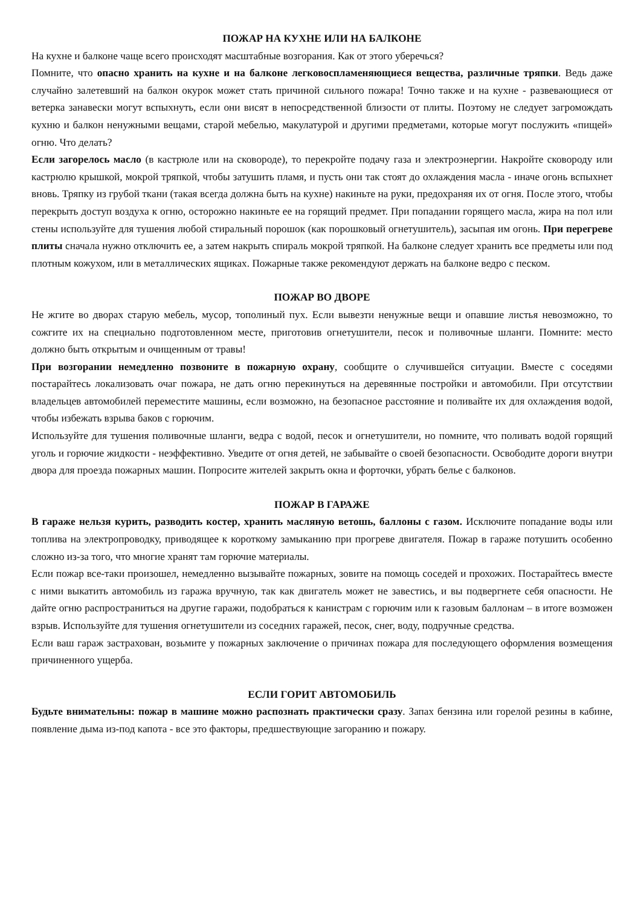ПОЖАР НА КУХНЕ ИЛИ НА БАЛКОНЕ
На кухне и балконе чаще всего происходят масштабные возгорания. Как от этого уберечься?
Помните, что опасно хранить на кухне и на балконе легковоспламеняющиеся вещества, различные тряпки. Ведь даже случайно залетевший на балкон окурок может стать причиной сильного пожара! Точно также и на кухне - развевающиеся от ветерка занавески могут вспыхнуть, если они висят в непосредственной близости от плиты. Поэтому не следует загромождать кухню и балкон ненужными вещами, старой мебелью, макулатурой и другими предметами, которые могут послужить «пищей» огню. Что делать?
Если загорелось масло (в кастрюле или на сковороде), то перекройте подачу газа и электроэнергии. Накройте сковороду или кастрюлю крышкой, мокрой тряпкой, чтобы затушить пламя, и пусть они так стоят до охлаждения масла - иначе огонь вспыхнет вновь. Тряпку из грубой ткани (такая всегда должна быть на кухне) накиньте на руки, предохраняя их от огня. После этого, чтобы перекрыть доступ воздуха к огню, осторожно накиньте ее на горящий предмет. При попадании горящего масла, жира на пол или стены используйте для тушения любой стиральный порошок (как порошковый огнетушитель), засыпая им огонь. При перегреве плиты сначала нужно отключить ее, а затем накрыть спираль мокрой тряпкой. На балконе следует хранить все предметы или под плотным кожухом, или в металлических ящиках. Пожарные также рекомендуют держать на балконе ведро с песком.
ПОЖАР ВО ДВОРЕ
Не жгите во дворах старую мебель, мусор, тополиный пух. Если вывезти ненужные вещи и опавшие листья невозможно, то сожгите их на специально подготовленном месте, приготовив огнетушители, песок и поливочные шланги. Помните: место должно быть открытым и очищенным от травы!
При возгорании немедленно позвоните в пожарную охрану, сообщите о случившейся ситуации. Вместе с соседями постарайтесь локализовать очаг пожара, не дать огню перекинуться на деревянные постройки и автомобили. При отсутствии владельцев автомобилей переместите машины, если возможно, на безопасное расстояние и поливайте их для охлаждения водой, чтобы избежать взрыва баков с горючим.
Используйте для тушения поливочные шланги, ведра с водой, песок и огнетушители, но помните, что поливать водой горящий уголь и горючие жидкости - неэффективно. Уведите от огня детей, не забывайте о своей безопасности. Освободите дороги внутри двора для проезда пожарных машин. Попросите жителей закрыть окна и форточки, убрать белье с балконов.
ПОЖАР В ГАРАЖЕ
В гараже нельзя курить, разводить костер, хранить масляную ветошь, баллоны с газом. Исключите попадание воды или топлива на электропроводку, приводящее к короткому замыканию при прогреве двигателя. Пожар в гараже потушить особенно сложно из-за того, что многие хранят там горючие материалы.
Если пожар все-таки произошел, немедленно вызывайте пожарных, зовите на помощь соседей и прохожих. Постарайтесь вместе с ними выкатить автомобиль из гаража вручную, так как двигатель может не завестись, и вы подвергнете себя опасности. Не дайте огню распространиться на другие гаражи, подобраться к канистрам с горючим или к газовым баллонам – в итоге возможен взрыв. Используйте для тушения огнетушители из соседних гаражей, песок, снег, воду, подручные средства.
Если ваш гараж застрахован, возьмите у пожарных заключение о причинах пожара для последующего оформления возмещения причиненного ущерба.
ЕСЛИ ГОРИТ АВТОМОБИЛЬ
Будьте внимательны: пожар в машине можно распознать практически сразу. Запах бензина или горелой резины в кабине, появление дыма из-под капота - все это факторы, предшествующие загоранию и пожару.